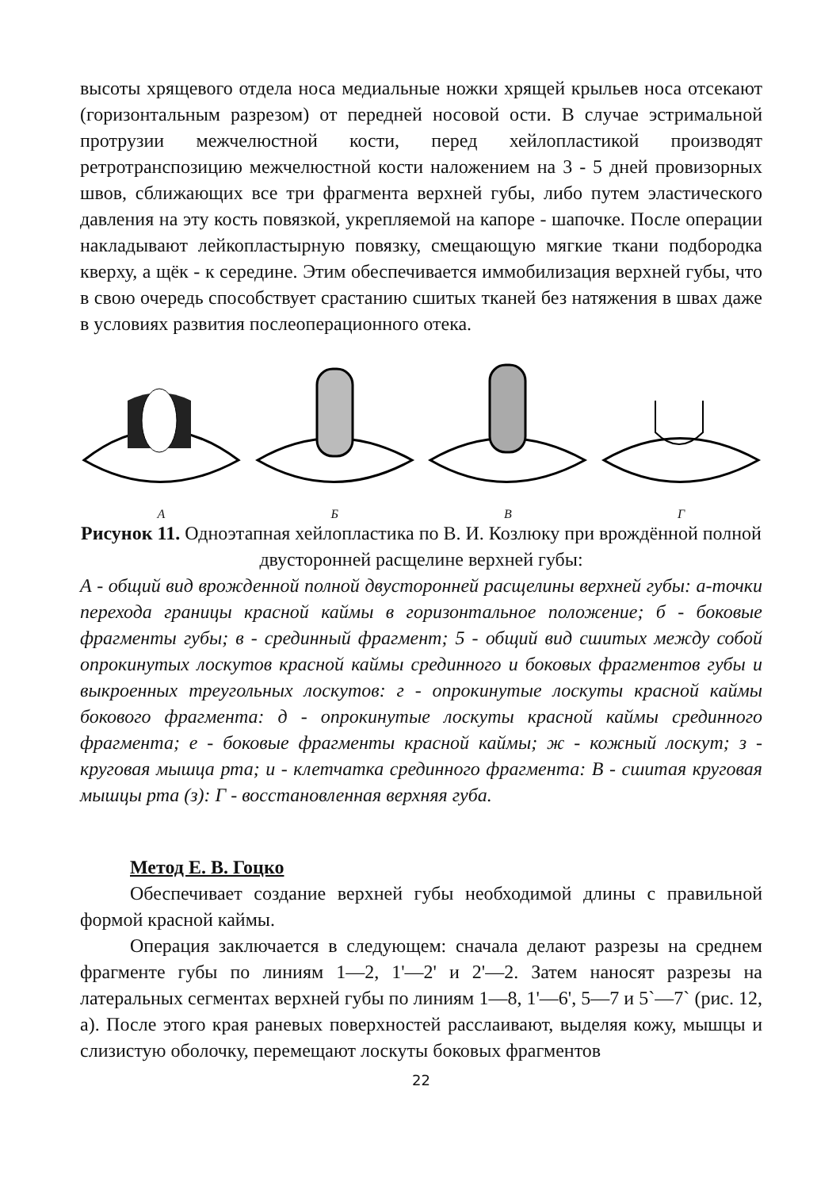высоты хрящевого отдела носа медиальные ножки хрящей крыльев носа отсекают (горизонтальным разрезом) от передней носовой ости. В случае эстримальной протрузии межчелюстной кости, перед хейлопластикой производят ретротранспозицию межчелюстной кости наложением на 3 - 5 дней провизорных швов, сближающих все три фрагмента верхней губы, либо путем эластического давления на эту кость повязкой, укрепляемой на капоре - шапочке. После операции накладывают лейкопластырную повязку, смещающую мягкие ткани подбородка кверху, а щёк - к середине. Этим обеспечивается иммобилизация верхней губы, что в свою очередь способствует срастанию сшитых тканей без натяжения в швах даже в условиях развития послеоперационного отека.
А
Б
В
Г
Рисунок 11. Одноэтапная хейлопластика по В. И. Козлюку при врождённой полной двусторонней расщелине верхней губы:
А - общий вид врожденной полной двусторонней расщелины верхней губы: а-точки перехода границы красной каймы в горизонтальное положение; б - боковые фрагменты губы; в - срединный фрагмент; 5 - общий вид сшитых между собой опрокинутых лоскутов красной каймы срединного и боковых фрагментов губы и выкроенных треугольных лоскутов: г - опрокинутые лоскуты красной каймы бокового фрагмента: д - опрокинутые лоскуты красной каймы срединного фрагмента; е - боковые фрагменты красной каймы; ж - кожный лоскут; з - круговая мышца рта; и - клетчатка срединного фрагмента: В - сшитая круговая мышцы рта (з): Г - восстановленная верхняя губа.
Метод Е. В. Гоцко
Обеспечивает создание верхней губы необходимой длины с правильной формой красной каймы.
Операция заключается в следующем: сначала делают разрезы на среднем фрагменте губы по линиям 1—2, 1'—2' и 2'—2. Затем наносят разрезы на латеральных сегментах верхней губы по линиям 1—8, 1'—6', 5—7 и 5`—7` (рис. 12, а). После этого края раневых поверхностей расслаивают, выделяя кожу, мышцы и слизистую оболочку, перемещают лоскуты боковых фрагментов
22